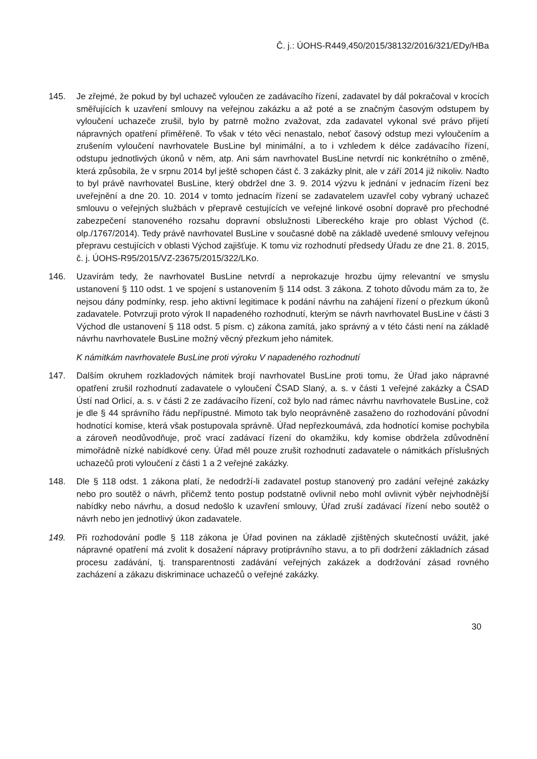Č. j.: ÚOHS-R449,450/2015/38132/2016/321/EDy/HBa
145. Je zřejmé, že pokud by byl uchazeč vyloučen ze zadávacího řízení, zadavatel by dál pokračoval v krocích směřujících k uzavření smlouvy na veřejnou zakázku a až poté a se značným časovým odstupem by vyloučení uchazeče zrušil, bylo by patrně možno zvažovat, zda zadavatel vykonal své právo přijetí nápravných opatření přiměřeně. To však v této věci nenastalo, neboť časový odstup mezi vyloučením a zrušením vyloučení navrhovatele BusLine byl minimální, a to i vzhledem k délce zadávacího řízení, odstupu jednotlivých úkonů v něm, atp. Ani sám navrhovatel BusLine netvrdí nic konkrétního o změně, která způsobila, že v srpnu 2014 byl ještě schopen část č. 3 zakázky plnit, ale v září 2014 již nikoliv. Nadto to byl právě navrhovatel BusLine, který obdržel dne 3. 9. 2014 výzvu k jednání v jednacím řízení bez uveřejnění a dne 20. 10. 2014 v tomto jednacím řízení se zadavatelem uzavřel coby vybraný uchazeč smlouvu o veřejných službách v přepravě cestujících ve veřejné linkové osobní dopravě pro přechodné zabezpečení stanoveného rozsahu dopravní obslužnosti Libereckého kraje pro oblast Východ (č. olp./1767/2014). Tedy právě navrhovatel BusLine v současné době na základě uvedené smlouvy veřejnou přepravu cestujících v oblasti Východ zajišťuje. K tomu viz rozhodnutí předsedy Úřadu ze dne 21. 8. 2015, č. j. ÚOHS-R95/2015/VZ-23675/2015/322/LKo.
146. Uzavírám tedy, že navrhovatel BusLine netvrdí a neprokazuje hrozbu újmy relevantní ve smyslu ustanovení § 110 odst. 1 ve spojení s ustanovením § 114 odst. 3 zákona. Z tohoto důvodu mám za to, že nejsou dány podmínky, resp. jeho aktivní legitimace k podání návrhu na zahájení řízení o přezkum úkonů zadavatele. Potvrzuji proto výrok II napadeného rozhodnutí, kterým se návrh navrhovatel BusLine v části 3 Východ dle ustanovení § 118 odst. 5 písm. c) zákona zamítá, jako správný a v této části není na základě návrhu navrhovatele BusLine možný věcný přezkum jeho námitek.
K námitkám navrhovatele BusLine proti výroku V napadeného rozhodnutí
147. Dalším okruhem rozkladových námitek brojí navrhovatel BusLine proti tomu, že Úřad jako nápravné opatření zrušil rozhodnutí zadavatele o vyloučení ČSAD Slaný, a. s. v části 1 veřejné zakázky a ČSAD Ústí nad Orlicí, a. s. v části 2 ze zadávacího řízení, což bylo nad rámec návrhu navrhovatele BusLine, což je dle § 44 správního řádu nepřípustné. Mimoto tak bylo neoprávněně zasaženo do rozhodování původní hodnotící komise, která však postupovala správně. Úřad nepřezkoumává, zda hodnotící komise pochybila a zároveň neodůvodňuje, proč vrací zadávací řízení do okamžiku, kdy komise obdržela zdůvodnění mimořádně nízké nabídkové ceny. Úřad měl pouze zrušit rozhodnutí zadavatele o námitkách příslušných uchazečů proti vyloučení z části 1 a 2 veřejné zakázky.
148. Dle § 118 odst. 1 zákona platí, že nedodrží-li zadavatel postup stanovený pro zadání veřejné zakázky nebo pro soutěž o návrh, přičemž tento postup podstatně ovlivnil nebo mohl ovlivnit výběr nejvhodnější nabídky nebo návrhu, a dosud nedošlo k uzavření smlouvy, Úřad zruší zadávací řízení nebo soutěž o návrh nebo jen jednotlivý úkon zadavatele.
149. Při rozhodování podle § 118 zákona je Úřad povinen na základě zjištěných skutečností uvážit, jaké nápravné opatření má zvolit k dosažení nápravy protiprávního stavu, a to při dodržení základních zásad procesu zadávání, tj. transparentnosti zadávání veřejných zakázek a dodržování zásad rovného zacházení a zákazu diskriminace uchazečů o veřejné zakázky.
30